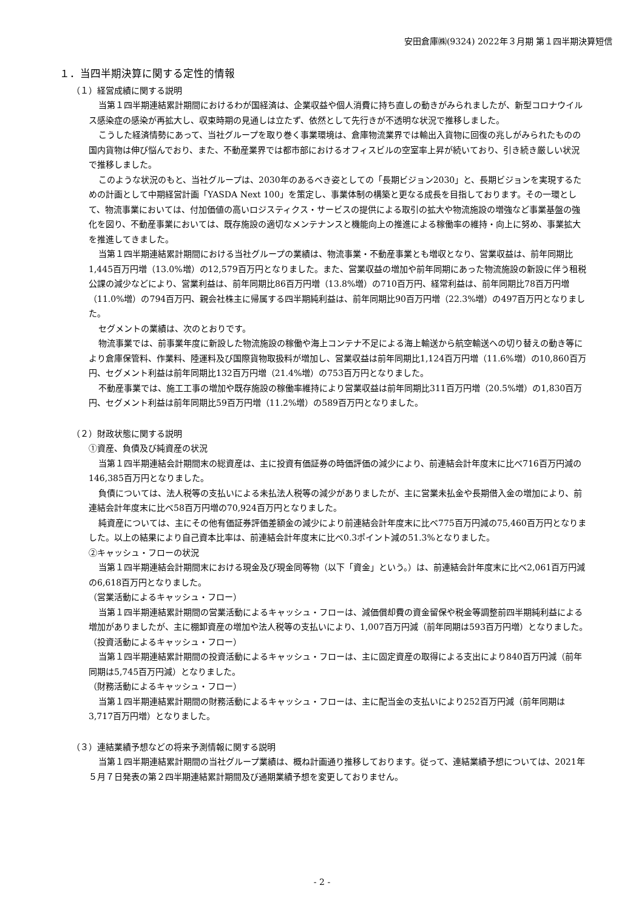安田倉庫㈱(9324) 2022年３月期 第１四半期決算短信
１．当四半期決算に関する定性的情報
（１）経営成績に関する説明
当第１四半期連結累計期間におけるわが国経済は、企業収益や個人消費に持ち直しの動きがみられましたが、新型コロナウイルス感染症の感染が再拡大し、収束時期の見通しは立たず、依然として先行きが不透明な状況で推移しました。
こうした経済情勢にあって、当社グループを取り巻く事業環境は、倉庫物流業界では輸出入貨物に回復の兆しがみられたものの国内貨物は伸び悩んでおり、また、不動産業界では都市部におけるオフィスビルの空室率上昇が続いており、引き続き厳しい状況で推移しました。
このような状況のもと、当社グループは、2030年のあるべき姿としての「長期ビジョン2030」と、長期ビジョンを実現するための計画として中期経営計画「YASDA Next 100」を策定し、事業体制の構築と更なる成長を目指しております。その一環として、物流事業においては、付加価値の高いロジスティクス・サービスの提供による取引の拡大や物流施設の増強など事業基盤の強化を図り、不動産事業においては、既存施設の適切なメンテナンスと機能向上の推進による稼働率の維持・向上に努め、事業拡大を推進してきました。
当第１四半期連結累計期間における当社グループの業績は、物流事業・不動産事業とも増収となり、営業収益は、前年同期比1,445百万円増（13.0%増）の12,579百万円となりました。また、営業収益の増加や前年同期にあった物流施設の新設に伴う租税公課の減少などにより、営業利益は、前年同期比86百万円増（13.8%増）の710百万円、経常利益は、前年同期比78百万円増（11.0%増）の794百万円、親会社株主に帰属する四半期純利益は、前年同期比90百万円増（22.3%増）の497百万円となりました。
セグメントの業績は、次のとおりです。
物流事業では、前事業年度に新設した物流施設の稼働や海上コンテナ不足による海上輸送から航空輸送への切り替えの動き等により倉庫保管料、作業料、陸運料及び国際貨物取扱料が増加し、営業収益は前年同期比1,124百万円増（11.6%増）の10,860百万円、セグメント利益は前年同期比132百万円増（21.4%増）の753百万円となりました。
不動産事業では、施工工事の増加や既存施設の稼働率維持により営業収益は前年同期比311百万円増（20.5%増）の1,830百万円、セグメント利益は前年同期比59百万円増（11.2%増）の589百万円となりました。
（２）財政状態に関する説明
①資産、負債及び純資産の状況
当第１四半期連結会計期間末の総資産は、主に投資有価証券の時価評価の減少により、前連結会計年度末に比べ716百万円減の146,385百万円となりました。
負債については、法人税等の支払いによる未払法人税等の減少がありましたが、主に営業未払金や長期借入金の増加により、前連結会計年度末に比べ58百万円増の70,924百万円となりました。
純資産については、主にその他有価証券評価差額金の減少により前連結会計年度末に比べ775百万円減の75,460百万円となりました。以上の結果により自己資本比率は、前連結会計年度末に比べ0.3ポイント減の51.3%となりました。
②キャッシュ・フローの状況
当第１四半期連結会計期間末における現金及び現金同等物（以下「資金」という。）は、前連結会計年度末に比べ2,061百万円減の6,618百万円となりました。
（営業活動によるキャッシュ・フロー）
当第１四半期連結累計期間の営業活動によるキャッシュ・フローは、減価償却費の資金留保や税金等調整前四半期純利益による増加がありましたが、主に棚卸資産の増加や法人税等の支払いにより、1,007百万円減（前年同期は593百万円増）となりました。
（投資活動によるキャッシュ・フロー）
当第１四半期連結累計期間の投資活動によるキャッシュ・フローは、主に固定資産の取得による支出により840百万円減（前年同期は5,745百万円減）となりました。
（財務活動によるキャッシュ・フロー）
当第１四半期連結累計期間の財務活動によるキャッシュ・フローは、主に配当金の支払いにより252百万円減（前年同期は3,717百万円増）となりました。
（３）連結業績予想などの将来予測情報に関する説明
当第１四半期連結累計期間の当社グループ業績は、概ね計画通り推移しております。従って、連結業績予想については、2021年５月７日発表の第２四半期連結累計期間及び通期業績予想を変更しておりません。
- 2 -